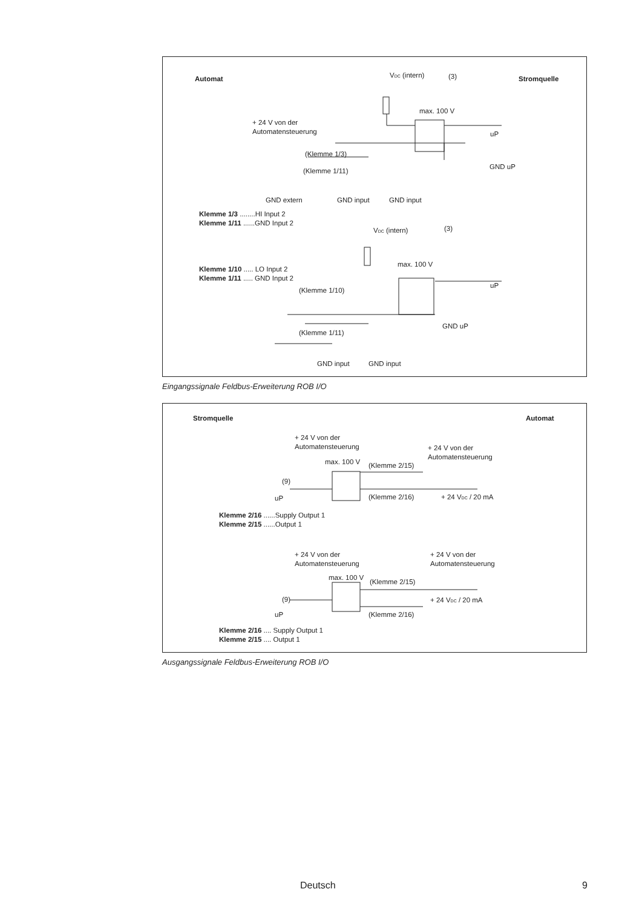Automat
Stromquelle
VDC (intern)
(3)
max. 100 V
+ 24 V von der
Automatensteuerung
(Klemme 1/3)
(Klemme 1/11)
GND uP
uP
GND extern
GND input
GND input
Klemme 1/3 ........HI Input 2
Klemme 1/11 ......GND Input 2
VDC (intern)
(3)
max. 100 V
Klemme 1/10 ..... LO Input 2
Klemme 1/11 ..... GND Input 2
(Klemme 1/10)
uP
(Klemme 1/11)
GND uP
GND input
GND input
Eingangssignale Feldbus-Erweiterung ROB I/O
Stromquelle
Automat
+ 24 V von der
Automatensteuerung
+ 24 V von der
Automatensteuerung
max. 100 V
(Klemme 2/15)
(9)
uP
(Klemme 2/16)
+ 24 VDC / 20 mA
Klemme 2/16 ......Supply Output 1
Klemme 2/15 ......Output 1
+ 24 V von der
Automatensteuerung
+ 24 V von der
Automatensteuerung
max. 100 V
(Klemme 2/15)
(9)
+ 24 VDC / 20 mA
uP
(Klemme 2/16)
Klemme 2/16 .... Supply Output 1
Klemme 2/15 .... Output 1
Ausgangssignale Feldbus-Erweiterung ROB I/O
Deutsch 9